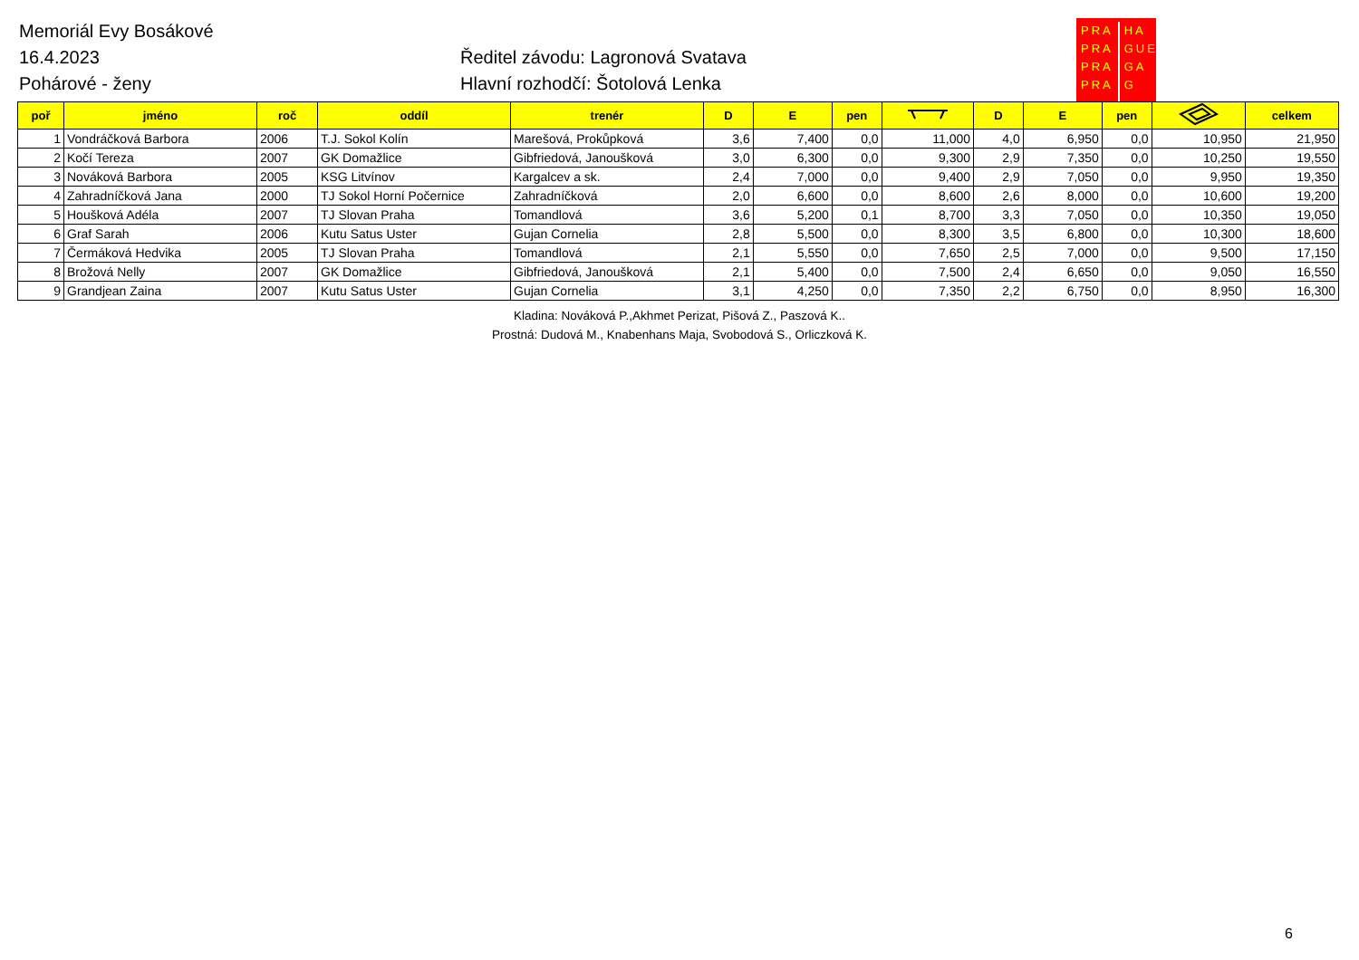Memoriál Evy Bosákové
16.4.2023
Pohárové - ženy
Ředitel závodu: Lagronová Svatava
Hlavní rozhodčí: Šotolová Lenka
PRA
PRA
PRA
PRA
HA
GUE
GA
G
| poř | jméno | roč | oddíl | trenér | D | E | pen | | D | E | pen | | celkem |
| --- | --- | --- | --- | --- | --- | --- | --- | --- | --- | --- | --- | --- | --- |
| 1 | Vondráčková Barbora | 2006 | T.J. Sokol Kolín | Marešová, Prokůpková | 3,6 | 7,400 | 0,0 | 11,000 | 4,0 | 6,950 | 0,0 | 10,950 | 21,950 |
| 2 | Kočí Tereza | 2007 | GK Domažlice | Gibfriedová, Janoušková | 3,0 | 6,300 | 0,0 | 9,300 | 2,9 | 7,350 | 0,0 | 10,250 | 19,550 |
| 3 | Nováková Barbora | 2005 | KSG Litvínov | Kargalcev a sk. | 2,4 | 7,000 | 0,0 | 9,400 | 2,9 | 7,050 | 0,0 | 9,950 | 19,350 |
| 4 | Zahradníčková Jana | 2000 | TJ Sokol Horní Počernice | Zahradníčková | 2,0 | 6,600 | 0,0 | 8,600 | 2,6 | 8,000 | 0,0 | 10,600 | 19,200 |
| 5 | Houšková Adéla | 2007 | TJ Slovan Praha | Tomandlová | 3,6 | 5,200 | 0,1 | 8,700 | 3,3 | 7,050 | 0,0 | 10,350 | 19,050 |
| 6 | Graf Sarah | 2006 | Kutu Satus Uster | Gujan Cornelia | 2,8 | 5,500 | 0,0 | 8,300 | 3,5 | 6,800 | 0,0 | 10,300 | 18,600 |
| 7 | Čermáková Hedvika | 2005 | TJ Slovan Praha | Tomandlová | 2,1 | 5,550 | 0,0 | 7,650 | 2,5 | 7,000 | 0,0 | 9,500 | 17,150 |
| 8 | Brožová Nelly | 2007 | GK Domažlice | Gibfriedová, Janoušková | 2,1 | 5,400 | 0,0 | 7,500 | 2,4 | 6,650 | 0,0 | 9,050 | 16,550 |
| 9 | Grandjean Zaina | 2007 | Kutu Satus Uster | Gujan Cornelia | 3,1 | 4,250 | 0,0 | 7,350 | 2,2 | 6,750 | 0,0 | 8,950 | 16,300 |
Kladina: Nováková P.,Akhmet Perizat, Pišová Z., Paszová K..
Prostná: Dudová M., Knabenhans Maja, Svobodová S., Orliczková K.
6